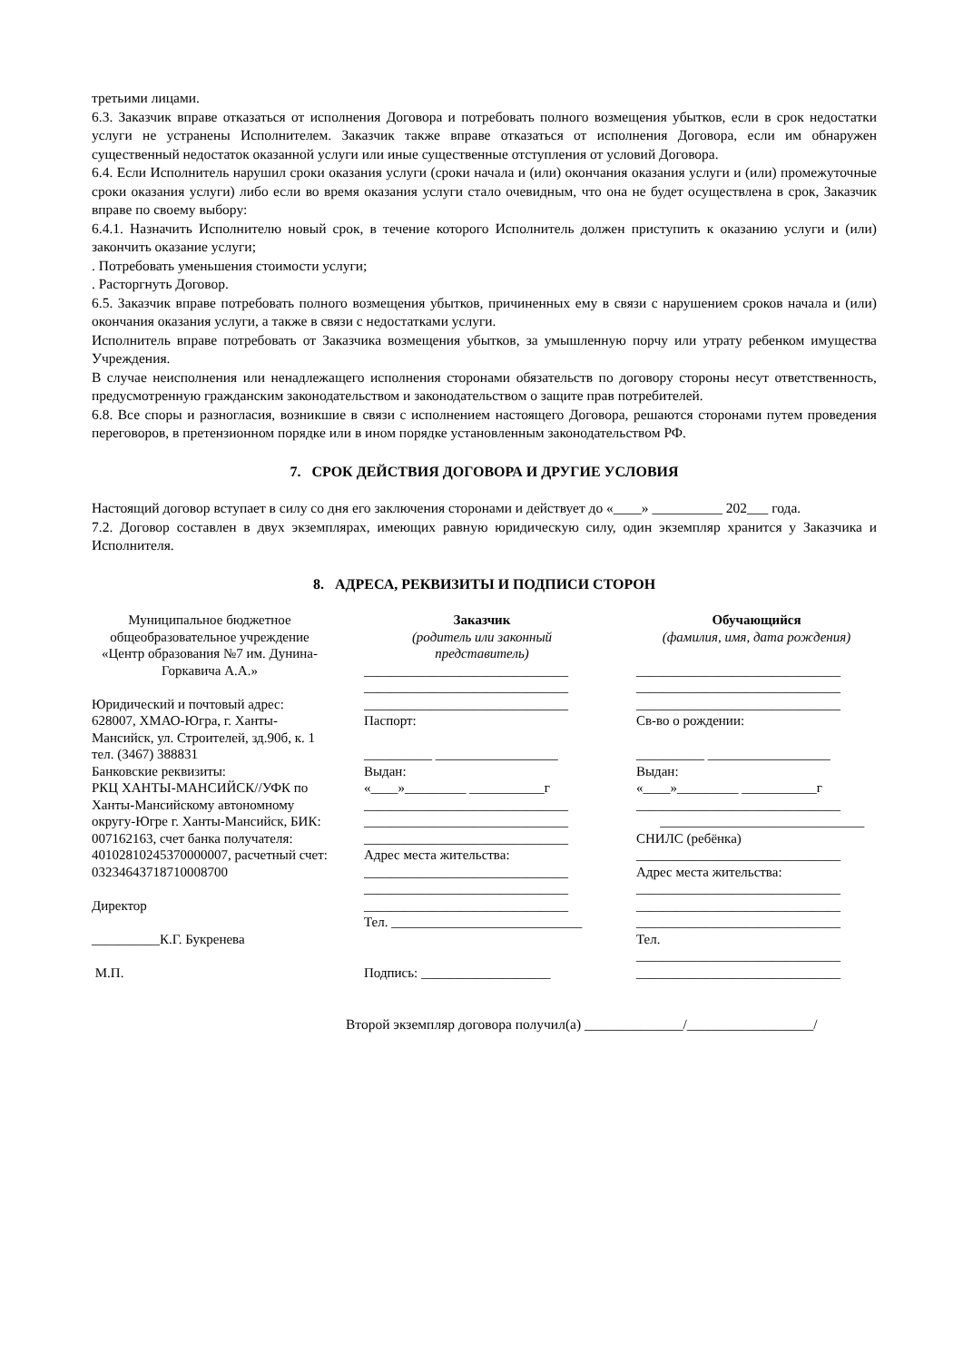третьими лицами.
6.3. Заказчик вправе отказаться от исполнения Договора и потребовать полного возмещения убытков, если в срок недостатки услуги не устранены Исполнителем. Заказчик также вправе отказаться от исполнения Договора, если им обнаружен существенный недостаток оказанной услуги или иные существенные отступления от условий Договора.
6.4. Если Исполнитель нарушил сроки оказания услуги (сроки начала и (или) окончания оказания услуги и (или) промежуточные сроки оказания услуги) либо если во время оказания услуги стало очевидным, что она не будет осуществлена в срок, Заказчик вправе по своему выбору:
6.4.1. Назначить Исполнителю новый срок, в течение которого Исполнитель должен приступить к оказанию услуги и (или) закончить оказание услуги;
. Потребовать уменьшения стоимости услуги;
. Расторгнуть Договор.
6.5. Заказчик вправе потребовать полного возмещения убытков, причиненных ему в связи с нарушением сроков начала и (или) окончания оказания услуги, а также в связи с недостатками услуги.
Исполнитель вправе потребовать от Заказчика возмещения убытков, за умышленную порчу или утрату ребенком имущества Учреждения.
В случае неисполнения или ненадлежащего исполнения сторонами обязательств по договору стороны несут ответственность, предусмотренную гражданским законодательством и законодательством о защите прав потребителей.
6.8. Все споры и разногласия, возникшие в связи с исполнением настоящего Договора, решаются сторонами путем проведения переговоров, в претензионном порядке или в ином порядке установленным законодательством РФ.
7. СРОК ДЕЙСТВИЯ ДОГОВОРА И ДРУГИЕ УСЛОВИЯ
Настоящий договор вступает в силу со дня его заключения сторонами и действует до «____» __________ 202___ года.
7.2. Договор составлен в двух экземплярах, имеющих равную юридическую силу, один экземпляр хранится у Заказчика и Исполнителя.
8. АДРЕСА, РЕКВИЗИТЫ И ПОДПИСИ СТОРОН
| Муниципальное бюджетное общеобразовательное учреждение «Центр образования №7 им. Дунина-Горкавича А.А.» Юридический и почтовый адрес: 628007, ХМАО-Югра, г. Ханты-Мансийск, ул. Строителей, зд.90б, к. 1 тел. (3467) 388831 Банковские реквизиты: РКЦ ХАНТЫ-МАНСИЙСК//УФК по Ханты-Мансийскому автономному округу-Югре г. Ханты-Мансийск, БИК: 007162163, счет банка получателя: 40102810245370000007, расчетный счет: 03234643718710008700 Директор __________К.Г. Букренева М.П. | | Заказчик (родитель или законный представитель) ______________________________ ______________________________ ______________________________ Паспорт: __________ __________________ Выдан: «____»_________ ___________г ______________________________ ______________________________ ______________________________ Адрес места жительства: ______________________________ ______________________________ ______________________________ Тел. ____________________________ Подпись: ___________________ | | Обучающийся (фамилия, имя, дата рождения) ______________________________ ______________________________ ______________________________ Св-во о рождении: __________ __________________ Выдан: «____»_________ ___________г ______________________________ ______________________________ СНИЛС (ребёнка) ______________________________ Адрес места жительства: ______________________________ ______________________________ ______________________________ Тел. ______________________________ ______________________________ |
Второй экземпляр договора получил(а) ______________/__________________/